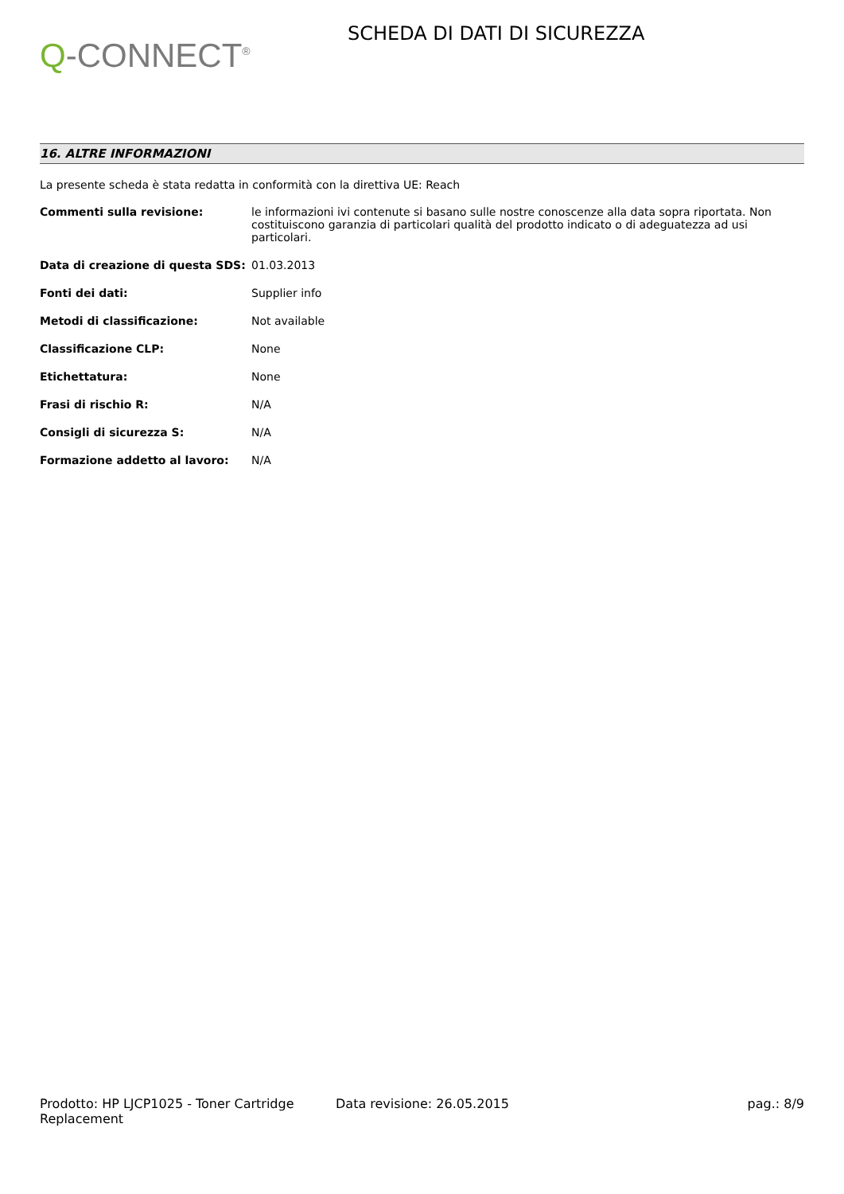Q-CONNECT<sup>®</sup>
SCHEDA DI DATI DI SICUREZZA
16. ALTRE INFORMAZIONI
La presente scheda è stata redatta in conformità con la direttiva UE: Reach
| Commenti sulla revisione: | le informazioni ivi contenute si basano sulle nostre conoscenze alla data sopra riportata. Non costituiscono garanzia di particolari qualità del prodotto indicato o di adeguatezza ad usi particolari. |
| Data di creazione di questa SDS: | 01.03.2013 |
| Fonti dei dati: | Supplier info |
| Metodi di classificazione: | Not available |
| Classificazione CLP: | None |
| Etichettatura: | None |
| Frasi di rischio R: | N/A |
| Consigli di sicurezza S: | N/A |
| Formazione addetto al lavoro: | N/A |
Prodotto: HP LJCP1025 - Toner Cartridge Replacement
Data revisione: 26.05.2015 pag.: 8/9